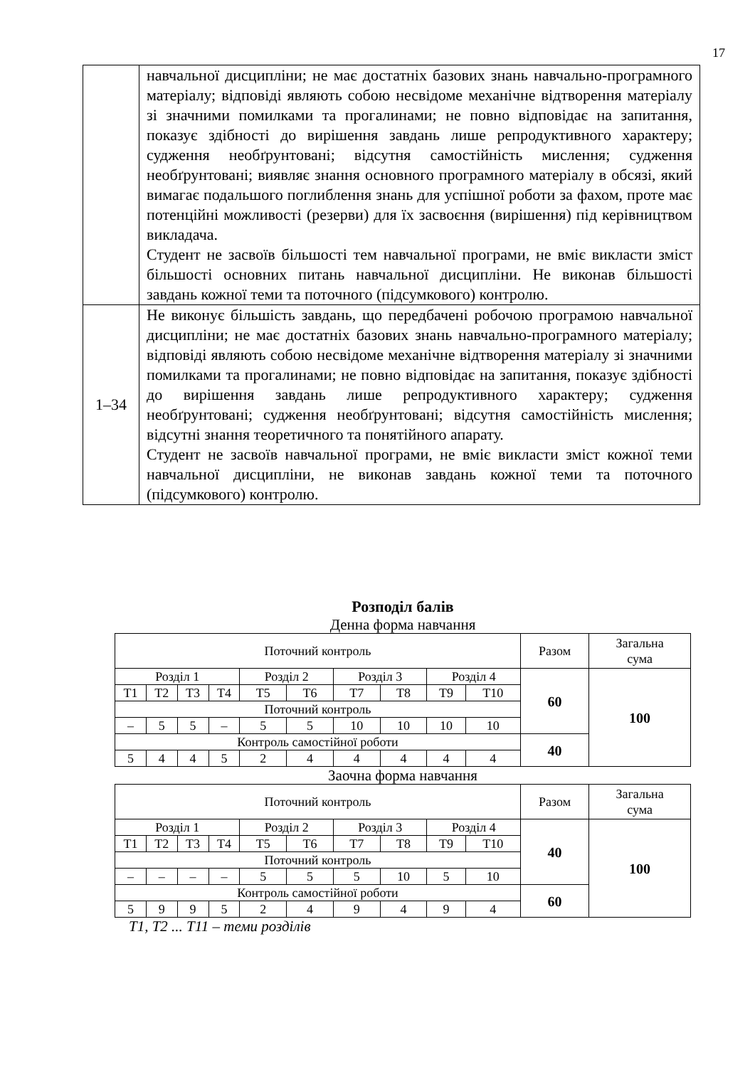17
| | навчальної дисципліни; не має достатніх базових знань навчально-програмного матеріалу; відповіді являють собою несвідоме механічне відтворення матеріалу зі значними помилками та прогалинами; не повно відповідає на запитання, показує здібності до вирішення завдань лише репродуктивного характеру; судження необґрунтовані; відсутня самостійність мислення; судження необґрунтовані; виявляє знання основного програмного матеріалу в обсязі, який вимагає подальшого поглиблення знань для успішної роботи за фахом, проте має потенційні можливості (резерви) для їх засвоєння (вирішення) під керівництвом викладача. Студент не засвоїв більшості тем навчальної програми, не вміє викласти зміст більшості основних питань навчальної дисципліни. Не виконав більшості завдань кожної теми та поточного (підсумкового) контролю. |
| 1–34 | Не виконує більшість завдань, що передбачені робочою програмою навчальної дисципліни; не має достатніх базових знань навчально-програмного матеріалу; відповіді являють собою несвідоме механічне відтворення матеріалу зі значними помилками та прогалинами; не повно відповідає на запитання, показує здібності до вирішення завдань лише репродуктивного характеру; судження необґрунтовані; судження необґрунтовані; відсутня самостійність мислення; відсутні знання теоретичного та понятійного апарату. Студент не засвоїв навчальної програми, не вміє викласти зміст кожної теми навчальної дисципліни, не виконав завдань кожної теми та поточного (підсумкового) контролю. |
Розподіл балів
Денна форма навчання
| Поточний контроль | | | | | | | | | | Разом | Загальна сума |
| Розділ 1 | | | | Розділ 2 | | Розділ 3 | | Розділ 4 | | 60 | 100 |
| Т1 | Т2 | Т3 | Т4 | Т5 | Т6 | Т7 | Т8 | Т9 | Т10 | | |
| Поточний контроль | | | | | | | | | | | |
| – | 5 | 5 | – | 5 | 5 | 10 | 10 | 10 | 10 | | |
| Контроль самостійної роботи | | | | | | | | | | 40 | |
| 5 | 4 | 4 | 5 | 2 | 4 | 4 | 4 | 4 | 4 | | |
Заочна форма навчання
| Поточний контроль | | | | | | | | | | Разом | Загальна сума |
| Розділ 1 | | | | Розділ 2 | | Розділ 3 | | Розділ 4 | | 40 | 100 |
| Т1 | Т2 | Т3 | Т4 | Т5 | Т6 | Т7 | Т8 | Т9 | Т10 | | |
| Поточний контроль | | | | | | | | | | | |
| – | – | – | – | 5 | 5 | 5 | 10 | 5 | 10 | | |
| Контроль самостійної роботи | | | | | | | | | | 60 | |
| 5 | 9 | 9 | 5 | 2 | 4 | 9 | 4 | 9 | 4 | | |
Т1, Т2 ... Т11 – теми розділів